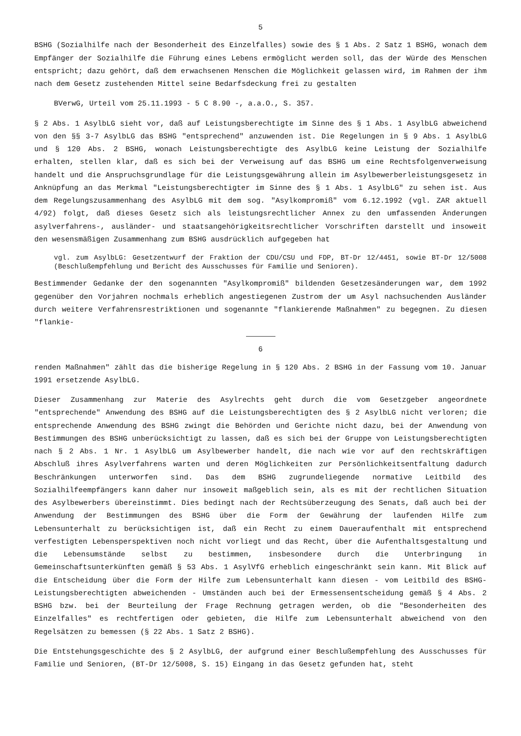5
BSHG (Sozialhilfe nach der Besonderheit des Einzelfalles) sowie des § 1 Abs. 2 Satz 1 BSHG, wonach dem Empfänger der Sozialhilfe die Führung eines Lebens ermöglicht werden soll, das der Würde des Menschen entspricht; dazu gehört, daß dem erwachsenen Menschen die Möglichkeit gelassen wird, im Rahmen der ihm nach dem Gesetz zustehenden Mittel seine Bedarfsdeckung frei zu gestalten
BVerwG, Urteil vom 25.11.1993 - 5 C 8.90 -, a.a.O., S. 357.
§ 2 Abs. 1 AsylbLG sieht vor, daß auf Leistungsberechtigte im Sinne des § 1 Abs. 1 AsylbLG abweichend von den §§ 3-7 AsylbLG das BSHG "entsprechend" anzuwenden ist. Die Regelungen in § 9 Abs. 1 AsylbLG und § 120 Abs. 2 BSHG, wonach Leistungsberechtigte des AsylbLG keine Leistung der Sozialhilfe erhalten, stellen klar, daß es sich bei der Verweisung auf das BSHG um eine Rechtsfolgenverweisung handelt und die Anspruchsgrundlage für die Leistungsgewährung allein im Asylbewerberleistungsgesetz in Anknüpfung an das Merkmal "Leistungsberechtigter im Sinne des § 1 Abs. 1 AsylbLG" zu sehen ist. Aus dem Regelungszusammenhang des AsylbLG mit dem sog. "Asylkompromiß" vom 6.12.1992 (vgl. ZAR aktuell 4/92) folgt, daß dieses Gesetz sich als leistungsrechtlicher Annex zu den umfassenden Änderungen asylverfahrens-, ausländer- und staatsangehörigkeitsrechtlicher Vorschriften darstellt und insoweit den wesensmäßigen Zusammenhang zum BSHG ausdrücklich aufgegeben hat
vgl. zum AsylbLG: Gesetzentwurf der Fraktion der CDU/CSU und FDP, BT-Dr 12/4451, sowie BT-Dr 12/5008 (Beschlußempfehlung und Bericht des Ausschusses für Familie und Senioren).
Bestimmender Gedanke der den sogenannten "Asylkompromiß" bildenden Gesetzesänderungen war, dem 1992 gegenüber den Vorjahren nochmals erheblich angestiegenen Zustrom der um Asyl nachsuchenden Ausländer durch weitere Verfahrensrestriktionen und sogenannte "flankierende Maßnahmen" zu begegnen. Zu diesen "flankie-
6
renden Maßnahmen" zählt das die bisherige Regelung in § 120 Abs. 2 BSHG in der Fassung vom 10. Januar 1991 ersetzende AsylbLG.
Dieser Zusammenhang zur Materie des Asylrechts geht durch die vom Gesetzgeber angeordnete "entsprechende" Anwendung des BSHG auf die Leistungsberechtigten des § 2 AsylbLG nicht verloren; die entsprechende Anwendung des BSHG zwingt die Behörden und Gerichte nicht dazu, bei der Anwendung von Bestimmungen des BSHG unberücksichtigt zu lassen, daß es sich bei der Gruppe von Leistungsberechtigten nach § 2 Abs. 1 Nr. 1 AsylbLG um Asylbewerber handelt, die nach wie vor auf den rechtskräftigen Abschluß ihres Asylverfahrens warten und deren Möglichkeiten zur Persönlichkeitsentfaltung dadurch Beschränkungen unterworfen sind. Das dem BSHG zugrundeliegende normative Leitbild des Sozialhilfeempfängers kann daher nur insoweit maßgeblich sein, als es mit der rechtlichen Situation des Asylbewerbers übereinstimmt. Dies bedingt nach der Rechtsüberzeugung des Senats, daß auch bei der Anwendung der Bestimmungen des BSHG über die Form der Gewährung der laufenden Hilfe zum Lebensunterhalt zu berücksichtigen ist, daß ein Recht zu einem Daueraufenthalt mit entsprechend verfestigten Lebensperspektiven noch nicht vorliegt und das Recht, über die Aufenthaltsgestaltung und die Lebensumstände selbst zu bestimmen, insbesondere durch die Unterbringung in Gemeinschaftsunterkünften gemäß § 53 Abs. 1 AsylVfG erheblich eingeschränkt sein kann. Mit Blick auf die Entscheidung über die Form der Hilfe zum Lebensunterhalt kann diesen - vom Leitbild des BSHG-Leistungsberechtigten abweichenden - Umständen auch bei der Ermessensentscheidung gemäß § 4 Abs. 2 BSHG bzw. bei der Beurteilung der Frage Rechnung getragen werden, ob die "Besonderheiten des Einzelfalles" es rechtfertigen oder gebieten, die Hilfe zum Lebensunterhalt abweichend von den Regelsätzen zu bemessen (§ 22 Abs. 1 Satz 2 BSHG).
Die Entstehungsgeschichte des § 2 AsylbLG, der aufgrund einer Beschlußempfehlung des Ausschusses für Familie und Senioren, (BT-Dr 12/5008, S. 15) Eingang in das Gesetz gefunden hat, steht